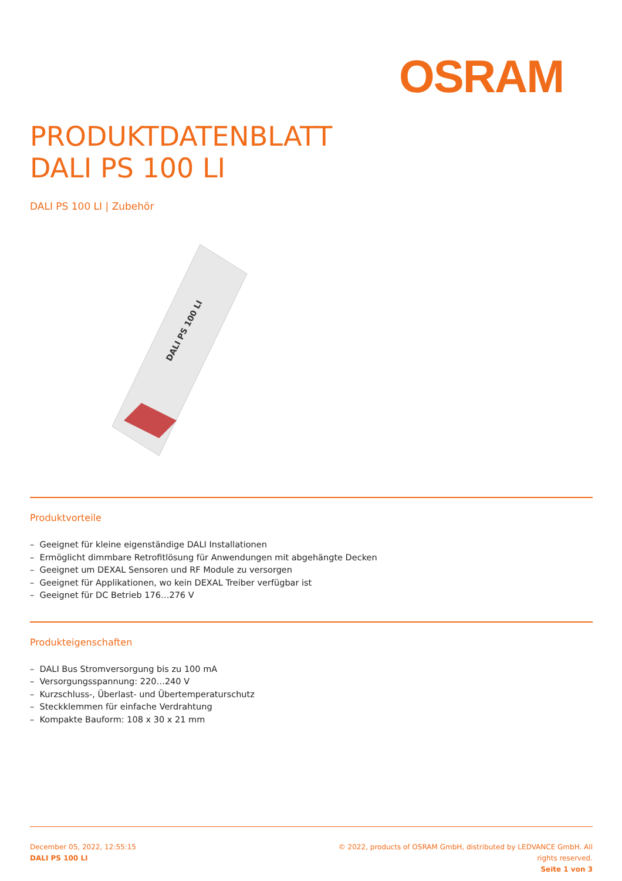OSRAM
PRODUKTDATENBLATT
DALI PS 100 LI
DALI PS 100 LI | Zubehör
DALI PS 100 LI
Produktvorteile
– Geeignet für kleine eigenständige DALI Installationen
– Ermöglicht dimmbare Retrofitlösung für Anwendungen mit abgehängte Decken
– Geeignet um DEXAL Sensoren und RF Module zu versorgen
– Geeignet für Applikationen, wo kein DEXAL Treiber verfügbar ist
– Geeignet für DC Betrieb 176…276 V
Produkteigenschaften
– DALI Bus Stromversorgung bis zu 100 mA
– Versorgungsspannung: 220…240 V
– Kurzschluss-, Überlast- und Übertemperaturschutz
– Steckklemmen für einfache Verdrahtung
– Kompakte Bauform: 108 x 30 x 21 mm
December 05, 2022, 12:55:15
DALI PS 100 LI
© 2022, products of OSRAM GmbH, distributed by LEDVANCE GmbH. All rights reserved.
Seite 1 von 3